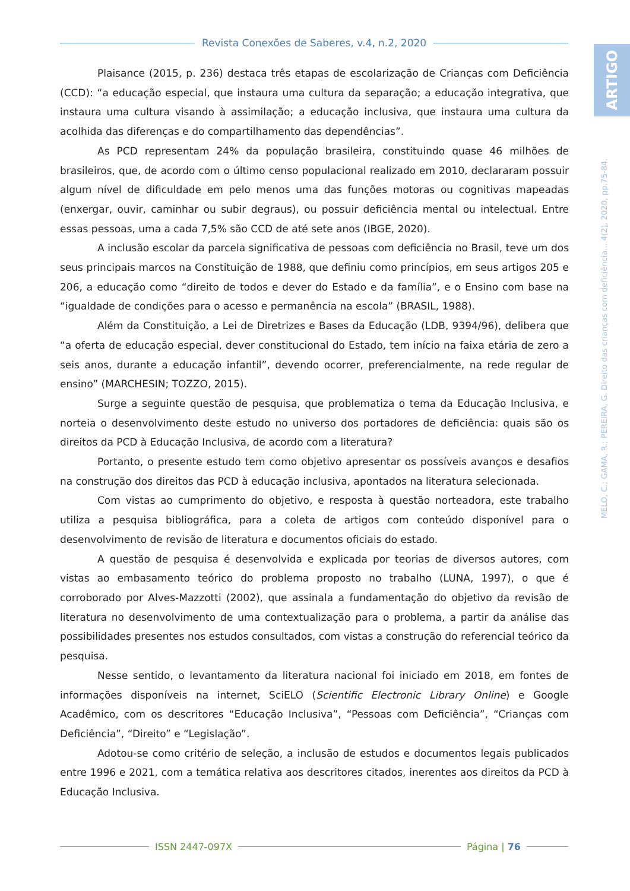Revista Conexões de Saberes, v.4, n.2, 2020
ARTIGO
MELO, C.; GAMA, R.; PEREIRA, G. Direito das crianças com deficiência... 4(2), 2020, pp.75-84.
Plaisance (2015, p. 236) destaca três etapas de escolarização de Crianças com Deficiência (CCD): “a educação especial, que instaura uma cultura da separação; a educação integrativa, que instaura uma cultura visando à assimilação; a educação inclusiva, que instaura uma cultura da acolhida das diferenças e do compartilhamento das dependências”.
As PCD representam 24% da população brasileira, constituindo quase 46 milhões de brasileiros, que, de acordo com o último censo populacional realizado em 2010, declararam possuir algum nível de dificuldade em pelo menos uma das funções motoras ou cognitivas mapeadas (enxergar, ouvir, caminhar ou subir degraus), ou possuir deficiência mental ou intelectual. Entre essas pessoas, uma a cada 7,5% são CCD de até sete anos (IBGE, 2020).
A inclusão escolar da parcela significativa de pessoas com deficiência no Brasil, teve um dos seus principais marcos na Constituição de 1988, que definiu como princípios, em seus artigos 205 e 206, a educação como “direito de todos e dever do Estado e da família”, e o Ensino com base na “igualdade de condições para o acesso e permanência na escola” (BRASIL, 1988).
Além da Constituição, a Lei de Diretrizes e Bases da Educação (LDB, 9394/96), delibera que “a oferta de educação especial, dever constitucional do Estado, tem início na faixa etária de zero a seis anos, durante a educação infantil”, devendo ocorrer, preferencialmente, na rede regular de ensino” (MARCHESIN; TOZZO, 2015).
Surge a seguinte questão de pesquisa, que problematiza o tema da Educação Inclusiva, e norteia o desenvolvimento deste estudo no universo dos portadores de deficiência: quais são os direitos da PCD à Educação Inclusiva, de acordo com a literatura?
Portanto, o presente estudo tem como objetivo apresentar os possíveis avanços e desafios na construção dos direitos das PCD à educação inclusiva, apontados na literatura selecionada.
Com vistas ao cumprimento do objetivo, e resposta à questão norteadora, este trabalho utiliza a pesquisa bibliográfica, para a coleta de artigos com conteúdo disponível para o desenvolvimento de revisão de literatura e documentos oficiais do estado.
A questão de pesquisa é desenvolvida e explicada por teorias de diversos autores, com vistas ao embasamento teórico do problema proposto no trabalho (LUNA, 1997), o que é corroborado por Alves-Mazzotti (2002), que assinala a fundamentação do objetivo da revisão de literatura no desenvolvimento de uma contextualização para o problema, a partir da análise das possibilidades presentes nos estudos consultados, com vistas a construção do referencial teórico da pesquisa.
Nesse sentido, o levantamento da literatura nacional foi iniciado em 2018, em fontes de informações disponíveis na internet, SciELO (Scientific Electronic Library Online) e Google Acadêmico, com os descritores “Educação Inclusiva”, “Pessoas com Deficiência”, “Crianças com Deficiência”, “Direito” e “Legislação”.
Adotou-se como critério de seleção, a inclusão de estudos e documentos legais publicados entre 1996 e 2021, com a temática relativa aos descritores citados, inerentes aos direitos da PCD à Educação Inclusiva.
ISSN 2447-097X Página | 76